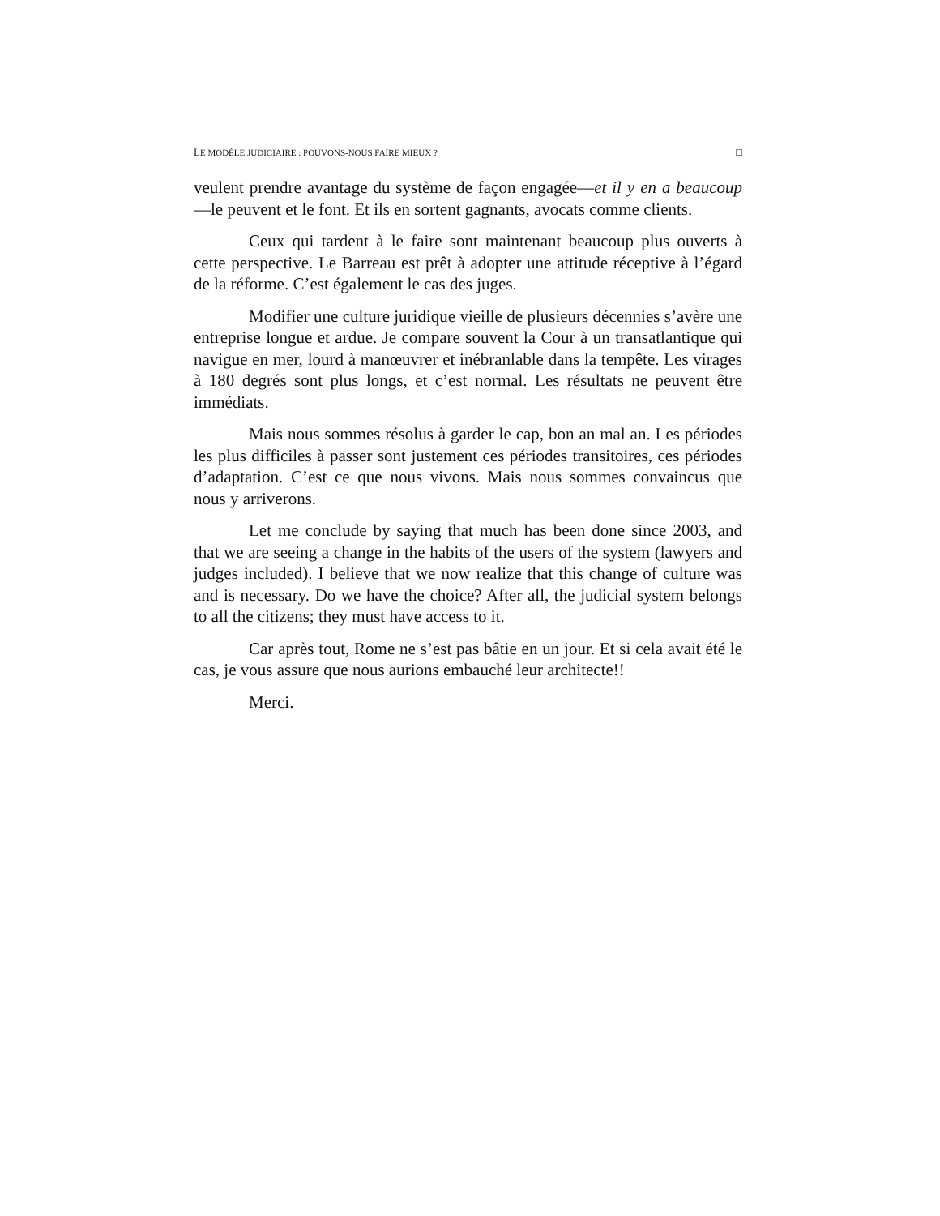LE MODÈLE JUDICIAIRE : POUVONS-NOUS FAIRE MIEUX ? □
veulent prendre avantage du système de façon engagée—et il y en a beaucoup—le peuvent et le font. Et ils en sortent gagnants, avocats comme clients.
Ceux qui tardent à le faire sont maintenant beaucoup plus ouverts à cette perspective. Le Barreau est prêt à adopter une attitude réceptive à l’égard de la réforme. C’est également le cas des juges.
Modifier une culture juridique vieille de plusieurs décennies s’avère une entreprise longue et ardue. Je compare souvent la Cour à un transatlantique qui navigue en mer, lourd à manœuvrer et inébranlable dans la tempête. Les virages à 180 degrés sont plus longs, et c’est normal. Les résultats ne peuvent être immédiats.
Mais nous sommes résolus à garder le cap, bon an mal an. Les périodes les plus difficiles à passer sont justement ces périodes transitoires, ces périodes d’adaptation. C’est ce que nous vivons. Mais nous sommes convaincus que nous y arriverons.
Let me conclude by saying that much has been done since 2003, and that we are seeing a change in the habits of the users of the system (lawyers and judges included). I believe that we now realize that this change of culture was and is necessary. Do we have the choice? After all, the judicial system belongs to all the citizens; they must have access to it.
Car après tout, Rome ne s’est pas bâtie en un jour. Et si cela avait été le cas, je vous assure que nous aurions embauché leur architecte!!
Merci.